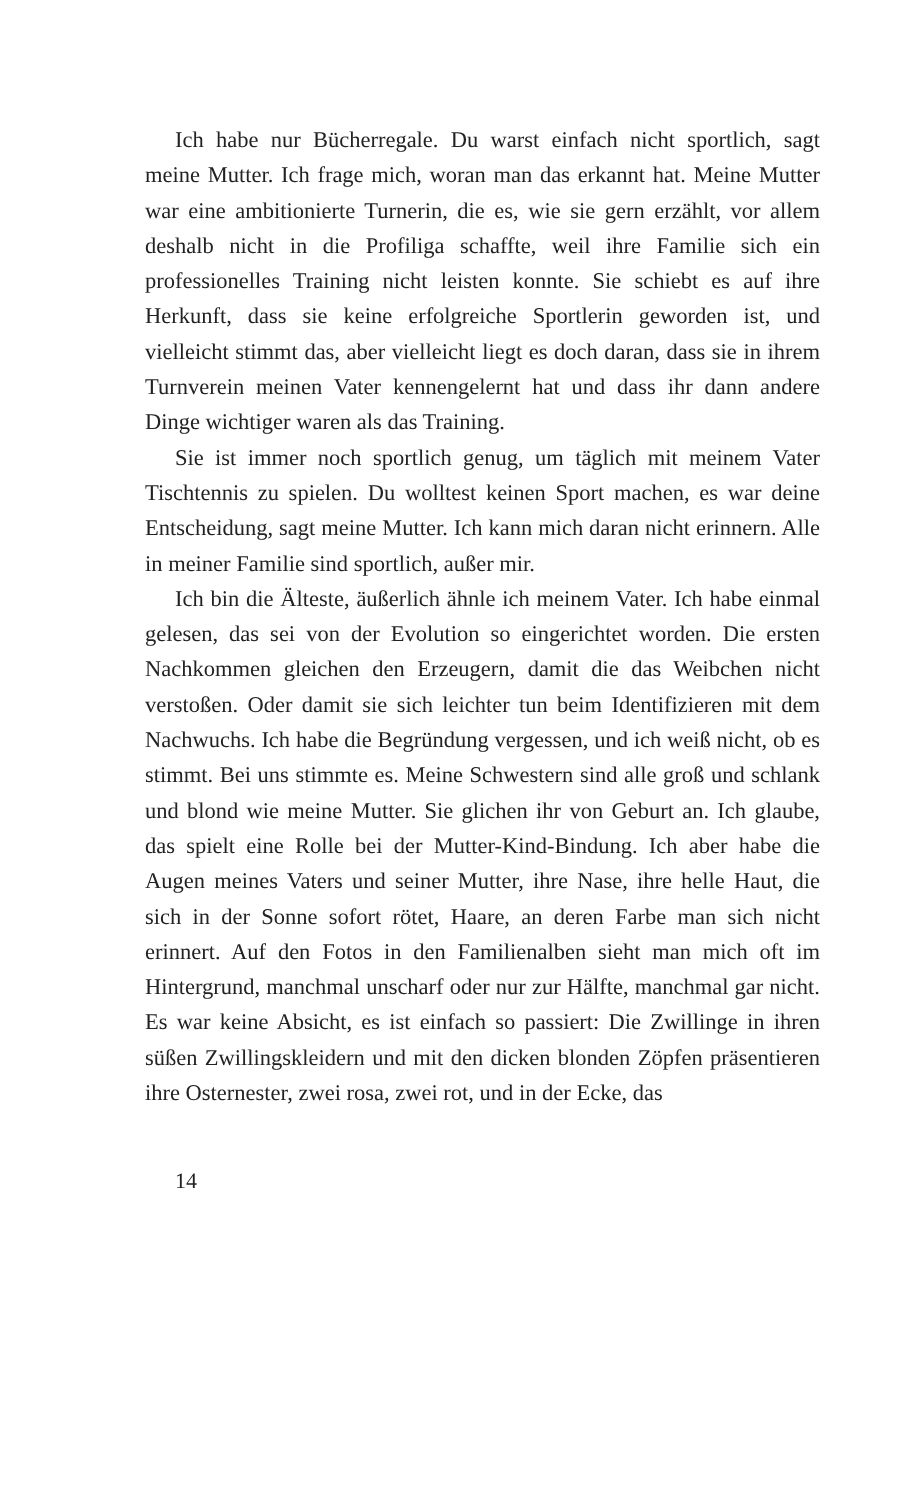Ich habe nur Bücherregale. Du warst einfach nicht sportlich, sagt meine Mutter. Ich frage mich, woran man das erkannt hat. Meine Mutter war eine ambitionierte Turnerin, die es, wie sie gern erzählt, vor allem deshalb nicht in die Profiliga schaffte, weil ihre Familie sich ein professionelles Training nicht leisten konnte. Sie schiebt es auf ihre Herkunft, dass sie keine erfolg­reiche Sportlerin geworden ist, und vielleicht stimmt das, aber vielleicht liegt es doch daran, dass sie in ihrem Turnverein mei­nen Vater kennengelernt hat und dass ihr dann andere Dinge wichtiger waren als das Training.
Sie ist immer noch sportlich genug, um täglich mit meinem Vater Tischtennis zu spielen. Du wolltest keinen Sport machen, es war deine Entscheidung, sagt meine Mutter. Ich kann mich daran nicht erinnern. Alle in meiner Familie sind sportlich, außer mir.
Ich bin die Älteste, äußerlich ähnle ich meinem Vater. Ich habe einmal gelesen, das sei von der Evolution so eingerichtet worden. Die ersten Nachkommen gleichen den Erzeugern, da­mit die das Weibchen nicht verstoßen. Oder damit sie sich leich­ter tun beim Identifizieren mit dem Nachwuchs. Ich habe die Begründung vergessen, und ich weiß nicht, ob es stimmt. Bei uns stimmte es. Meine Schwestern sind alle groß und schlank und blond wie meine Mutter. Sie glichen ihr von Geburt an. Ich glaube, das spielt eine Rolle bei der Mutter-Kind-Bindung. Ich aber habe die Augen meines Vaters und seiner Mutter, ihre Nase, ihre helle Haut, die sich in der Sonne sofort rötet, Haare, an deren Farbe man sich nicht erinnert. Auf den Fotos in den Familienalben sieht man mich oft im Hintergrund, manchmal unscharf oder nur zur Hälfte, manchmal gar nicht. Es war keine Absicht, es ist einfach so passiert: Die Zwillinge in ihren süßen Zwillingskleidern und mit den dicken blonden Zöpfen präsen­tieren ihre Osternester, zwei rosa, zwei rot, und in der Ecke, das
14